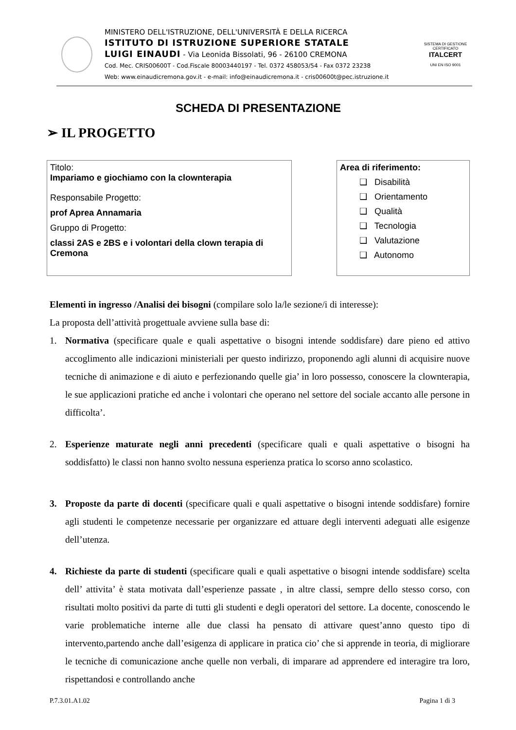MINISTERO DELL'ISTRUZIONE, DELL'UNIVERSITÀ E DELLA RICERCA
ISTITUTO DI ISTRUZIONE SUPERIORE STATALE
LUIGI EINAUDI - Via Leonida Bissolati, 96 - 26100 CREMONA
Cod. Mec. CRIS00600T - Cod.Fiscale 80003440197 - Tel. 0372 458053/54 - Fax 0372 23238
Web: www.einaudicremona.gov.it - e-mail: info@einaudicremona.it - cris00600t@pec.istruzione.it
SISTEMA DI GESTIONE CERTIFICATO
ITALCERT
UNI EN ISO 9001
SCHEDA DI PRESENTAZIONE
➢ IL PROGETTO
Titolo:
Impariamo e giochiamo con la clownterapia
Responsabile Progetto:
prof Aprea Annamaria
Gruppo di Progetto:
classi 2AS e 2BS e i volontari della clown terapia di Cremona
Area di riferimento:
❑ Disabilità
❑ Orientamento
❑ Qualità
❑ Tecnologia
❑ Valutazione
❑ Autonomo
Elementi in ingresso /Analisi dei bisogni (compilare solo la/le sezione/i di interesse):
La proposta dell’attività progettuale avviene sulla base di:
1. Normativa (specificare quale e quali aspettative o bisogni intende soddisfare) dare pieno ed attivo accoglimento alle indicazioni ministeriali per questo indirizzo, proponendo agli alunni di acquisire nuove tecniche di animazione e di aiuto e perfezionando quelle gia’ in loro possesso, conoscere la clownterapia, le sue applicazioni pratiche ed anche i volontari che operano nel settore del sociale accanto alle persone in difficolta’.
2. Esperienze maturate negli anni precedenti (specificare quali e quali aspettative o bisogni ha soddisfatto) le classi non hanno svolto nessuna esperienza pratica lo scorso anno scolastico.
3. Proposte da parte di docenti (specificare quali e quali aspettative o bisogni intende soddisfare) fornire agli studenti le competenze necessarie per organizzare ed attuare degli interventi adeguati alle esigenze dell’utenza.
4. Richieste da parte di studenti (specificare quali e quali aspettative o bisogni intende soddisfare) scelta dell’ attivita’ è stata motivata dall’esperienze passate , in altre classi, sempre dello stesso corso, con risultati molto positivi da parte di tutti gli studenti e degli operatori del settore. La docente, conoscendo le varie problematiche interne alle due classi ha pensato di attivare quest’anno questo tipo di intervento,partendo anche dall’esigenza di applicare in pratica cio’ che si apprende in teoria, di migliorare le tecniche di comunicazione anche quelle non verbali, di imparare ad apprendere ed interagire tra loro, rispettandosi e controllando anche
P.7.3.01.A1.02 Pagina 1 di 3